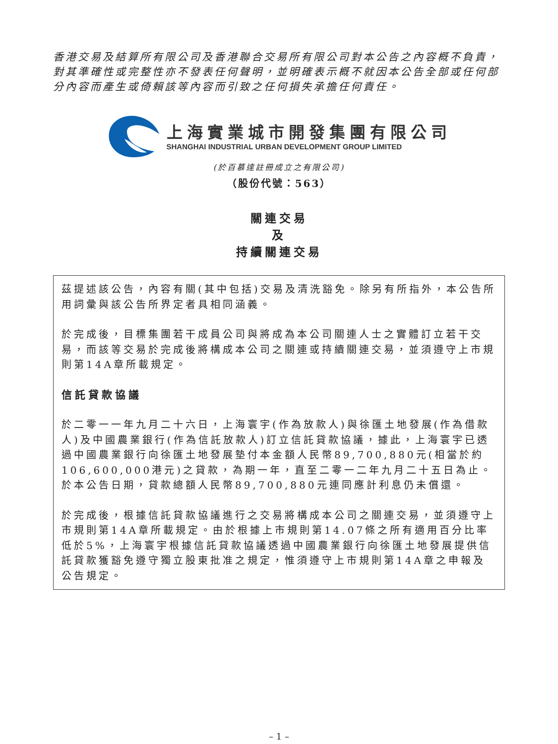香港交易及結算所有限公司及香港聯合交易所有限公司對本公告之內容概不負責，對其準確性或完整性亦不發表任何聲明，並明確表示概不就因本公告全部或任何部分內容而產生或倚賴該等內容而引致之任何損失承擔任何責任。
上海實業城市開發集團有限公司
SHANGHAI INDUSTRIAL URBAN DEVELOPMENT GROUP LIMITED
(於百慕達註冊成立之有限公司)
（股份代號：563）
關連交易
及
持續關連交易
茲提述該公告，內容有關(其中包括)交易及清洗豁免。除另有所指外，本公告所用詞彙與該公告所界定者具相同涵義。
於完成後，目標集團若干成員公司與將成為本公司關連人士之實體訂立若干交易，而該等交易於完成後將構成本公司之關連或持續關連交易，並須遵守上市規則第14A章所載規定。
信託貸款協議
於二零一一年九月二十六日，上海寰宇(作為放款人)與徐匯土地發展(作為借款人)及中國農業銀行(作為信託放款人)訂立信託貸款協議，據此，上海寰宇已透過中國農業銀行向徐匯土地發展墊付本金額人民幣89,700,880元(相當於約106,600,000港元)之貸款，為期一年，直至二零一二年九月二十五日為止。於本公告日期，貸款總額人民幣89,700,880元連同應計利息仍未償還。
於完成後，根據信託貸款協議進行之交易將構成本公司之關連交易，並須遵守上市規則第14A章所載規定。由於根據上市規則第14.07條之所有適用百分比率低於5%，上海寰宇根據信託貸款協議透過中國農業銀行向徐匯土地發展提供信託貸款獲豁免遵守獨立股東批准之規定，惟須遵守上市規則第14A章之申報及公告規定。
– 1 –